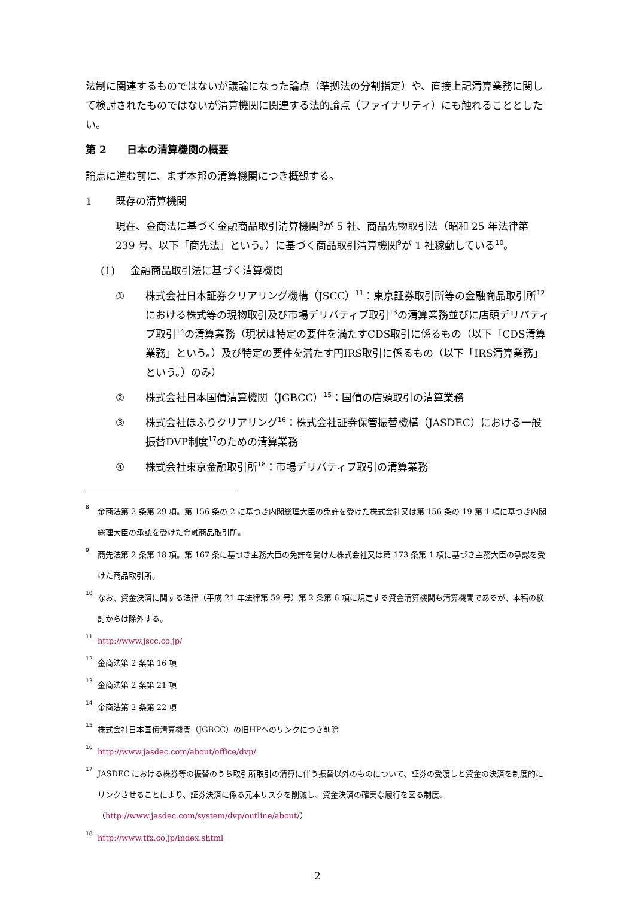法制に関連するものではないが議論になった論点（準拠法の分割指定）や、直接上記清算業務に関して検討されたものではないが清算機関に関連する法的論点（ファイナリティ）にも触れることとしたい。
第 2　　日本の清算機関の概要
論点に進む前に、まず本邦の清算機関につき概観する。
1 既存の清算機関
現在、金商法に基づく金融商品取引清算機関<sup>8</sup>が 5 社、商品先物取引法（昭和 25 年法律第 239 号、以下「商先法」という。）に基づく商品取引清算機関<sup>9</sup>が 1 社稼動している<sup>10</sup>。
(1) 金融商品取引法に基づく清算機関
① 株式会社日本証券クリアリング機構（JSCC）<sup>11</sup>：東京証券取引所等の金融商品取引所<sup>12</sup>における株式等の現物取引及び市場デリバティブ取引<sup>13</sup>の清算業務並びに店頭デリバティブ取引<sup>14</sup>の清算業務（現状は特定の要件を満たすCDS取引に係るもの（以下「CDS清算業務」という。）及び特定の要件を満たす円IRS取引に係るもの（以下「IRS清算業務」という。）のみ）
② 株式会社日本国債清算機関（JGBCC）<sup>15</sup>：国債の店頭取引の清算業務
③ 株式会社ほふりクリアリング<sup>16</sup>：株式会社証券保管振替機構（JASDEC）における一般振替DVP制度<sup>17</sup>のための清算業務
④ 株式会社東京金融取引所<sup>18</sup>：市場デリバティブ取引の清算業務
8 金商法第 2 条第 29 項。第 156 条の 2 に基づき内閣総理大臣の免許を受けた株式会社又は第 156 条の 19 第 1 項に基づき内閣総理大臣の承認を受けた金融商品取引所。
9 商先法第 2 条第 18 項。第 167 条に基づき主務大臣の免許を受けた株式会社又は第 173 条第 1 項に基づき主務大臣の承認を受けた商品取引所。
10 なお、資金決済に関する法律（平成 21 年法律第 59 号）第 2 条第 6 項に規定する資金清算機関も清算機関であるが、本稿の検討からは除外する。
11 http://www.jscc.co.jp/
12 金商法第 2 条第 16 項
13 金商法第 2 条第 21 項
14 金商法第 2 条第 22 項
15 株式会社日本国債清算機関（JGBCC）の旧HPへのリンクにつき削除
16 http://www.jasdec.com/about/office/dvp/
17 JASDEC における株券等の振替のうち取引所取引の清算に伴う振替以外のものについて、証券の受渡しと資金の決済を制度的にリンクさせることにより、証券決済に係る元本リスクを削減し、資金決済の確実な履行を図る制度。（http://www.jasdec.com/system/dvp/outline/about/）
18 http://www.tfx.co.jp/index.shtml
2